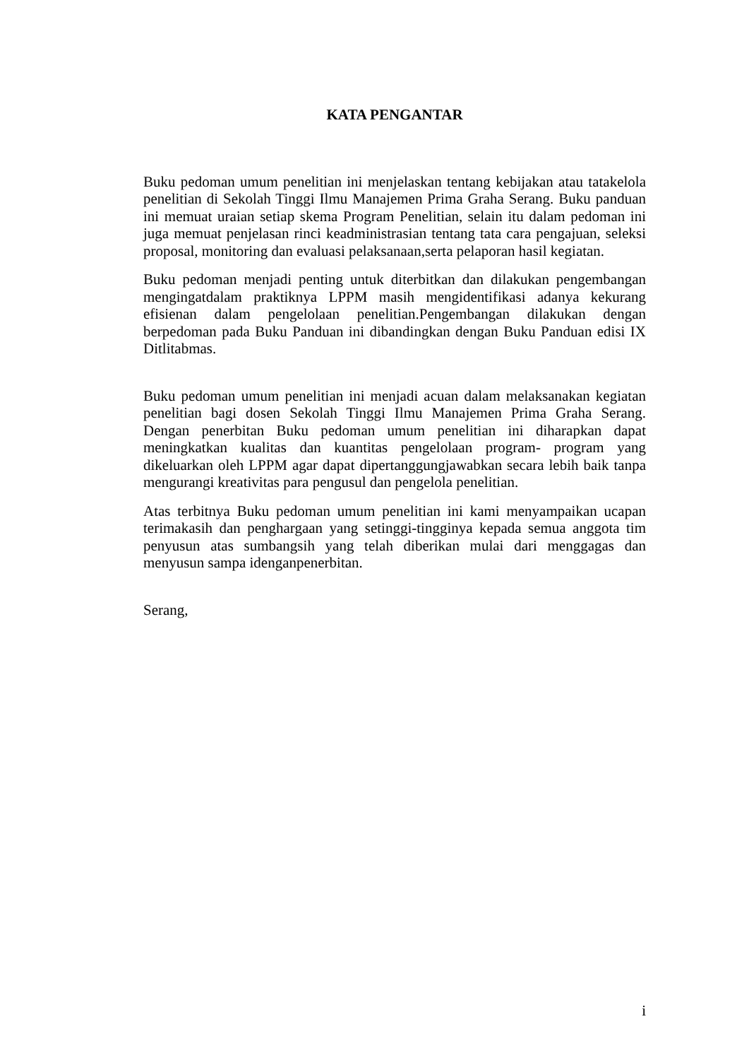KATA PENGANTAR
Buku pedoman umum penelitian ini menjelaskan tentang kebijakan atau tatakelola penelitian di Sekolah Tinggi Ilmu Manajemen Prima Graha Serang. Buku panduan ini memuat uraian setiap skema Program Penelitian, selain itu dalam pedoman ini juga memuat penjelasan rinci keadministrasian tentang tata cara pengajuan, seleksi proposal, monitoring dan evaluasi pelaksanaan,serta pelaporan hasil kegiatan.
Buku pedoman menjadi penting untuk diterbitkan dan dilakukan pengembangan mengingatdalam praktiknya LPPM masih mengidentifikasi adanya kekurang efisienan dalam pengelolaan penelitian.Pengembangan dilakukan dengan berpedoman pada Buku Panduan ini dibandingkan dengan Buku Panduan edisi IX Ditlitabmas.
Buku pedoman umum penelitian ini menjadi acuan dalam melaksanakan kegiatan penelitian bagi dosen Sekolah Tinggi Ilmu Manajemen Prima Graha Serang. Dengan penerbitan Buku pedoman umum penelitian ini diharapkan dapat meningkatkan kualitas dan kuantitas pengelolaan program- program yang dikeluarkan oleh LPPM agar dapat dipertanggungjawabkan secara lebih baik tanpa mengurangi kreativitas para pengusul dan pengelola penelitian.
Atas terbitnya Buku pedoman umum penelitian ini kami menyampaikan ucapan terimakasih dan penghargaan yang setinggi-tingginya kepada semua anggota tim penyusun atas sumbangsih yang telah diberikan mulai dari menggagas dan menyusun sampa idenganpenerbitan.
Serang,
i